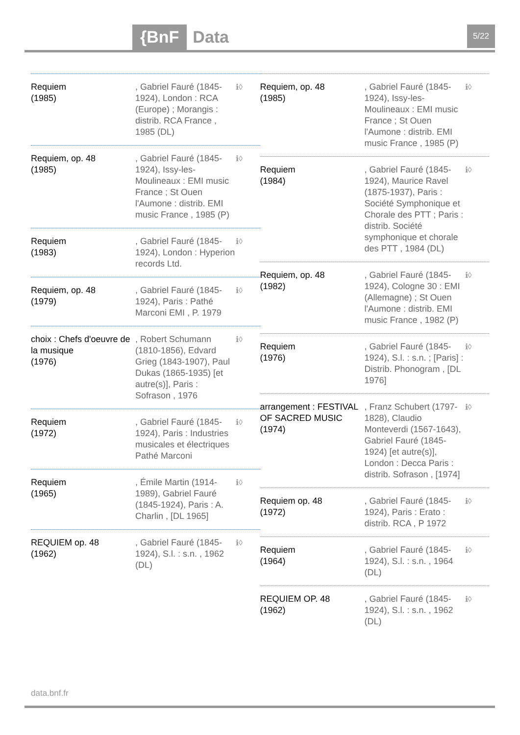{BnF Data 5/22
Requiem
(1985)
, Gabriel Fauré (1845-1924), London : RCA (Europe) ; Morangis : distrib. RCA France , 1985 (DL)
ℹ◊
Requiem, op. 48
(1985)
, Gabriel Fauré (1845-1924), Issy-les-Moulineaux : EMI music France ; St Ouen l'Aumone : distrib. EMI music France , 1985 (P)
ℹ◊
Requiem
(1983)
, Gabriel Fauré (1845-1924), London : Hyperion records Ltd.
ℹ◊
Requiem, op. 48
(1979)
, Gabriel Fauré (1845-1924), Paris : Pathé Marconi EMI , P. 1979
ℹ◊
choix : Chefs d'oeuvre de la musique
(1976)
, Robert Schumann (1810-1856), Edvard Grieg (1843-1907), Paul Dukas (1865-1935) [et autre(s)], Paris : Sofrason , 1976
ℹ◊
Requiem
(1972)
, Gabriel Fauré (1845-1924), Paris : Industries musicales et électriques Pathé Marconi
ℹ◊
Requiem
(1965)
, Émile Martin (1914-1989), Gabriel Fauré (1845-1924), Paris : A. Charlin , [DL 1965]
ℹ◊
REQUIEM op. 48
(1962)
, Gabriel Fauré (1845-1924), S.l. : s.n. , 1962 (DL)
ℹ◊
Requiem, op. 48
(1985)
, Gabriel Fauré (1845-1924), Issy-les-Moulineaux : EMI music France ; St Ouen l'Aumone : distrib. EMI music France , 1985 (P)
ℹ◊
Requiem
(1984)
, Gabriel Fauré (1845-1924), Maurice Ravel (1875-1937), Paris : Société Symphonique et Chorale des PTT ; Paris : distrib. Société symphonique et chorale des PTT , 1984 (DL)
ℹ◊
Requiem, op. 48
(1982)
, Gabriel Fauré (1845-1924), Cologne 30 : EMI (Allemagne) ; St Ouen l'Aumone : distrib. EMI music France , 1982 (P)
ℹ◊
Requiem
(1976)
, Gabriel Fauré (1845-1924), S.l. : s.n. ; [Paris] : Distrib. Phonogram , [DL 1976]
ℹ◊
arrangement : FESTIVAL OF SACRED MUSIC
(1974)
, Franz Schubert (1797-1828), Claudio Monteverdi (1567-1643), Gabriel Fauré (1845-1924) [et autre(s)], London : Decca Paris : distrib. Sofrason , [1974]
ℹ◊
Requiem op. 48
(1972)
, Gabriel Fauré (1845-1924), Paris : Erato : distrib. RCA , P 1972
ℹ◊
Requiem
(1964)
, Gabriel Fauré (1845-1924), S.l. : s.n. , 1964 (DL)
ℹ◊
REQUIEM OP. 48
(1962)
, Gabriel Fauré (1845-1924), S.l. : s.n. , 1962 (DL)
ℹ◊
data.bnf.fr